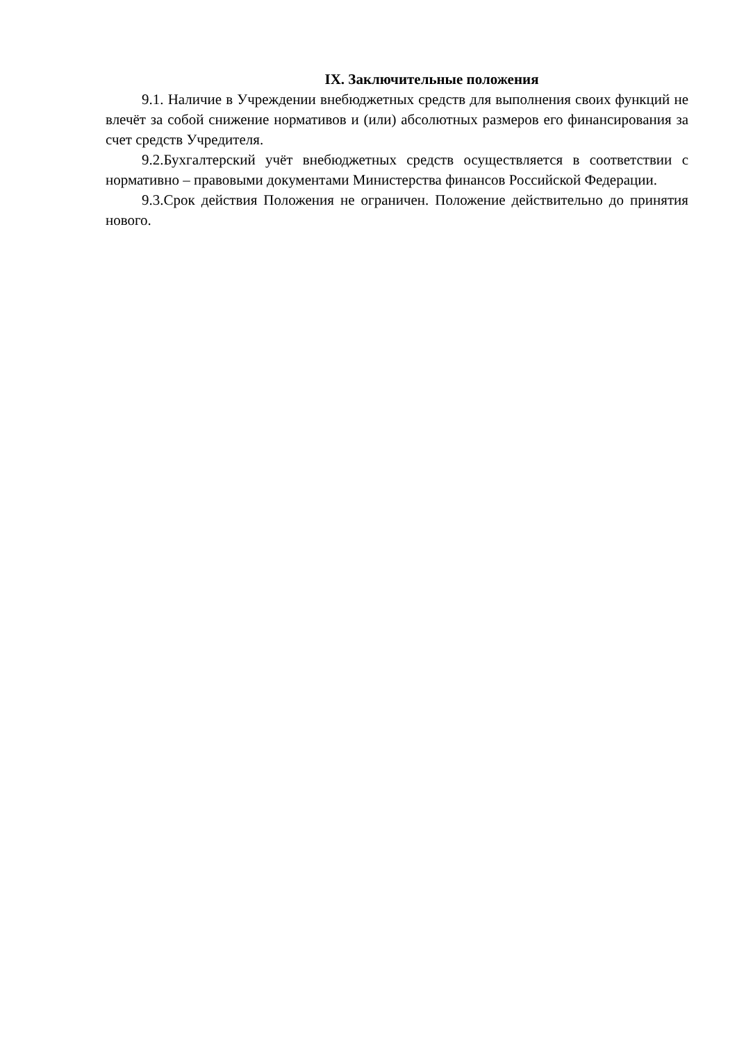IX. Заключительные положения
9.1. Наличие в Учреждении внебюджетных средств для выполнения своих функций не влечёт за собой снижение нормативов и (или) абсолютных размеров его финансирования за счет средств Учредителя.
9.2.Бухгалтерский учёт внебюджетных средств осуществляется в соответствии с нормативно – правовыми документами Министерства финансов Российской Федерации.
9.3.Срок действия Положения не ограничен. Положение действительно до принятия нового.